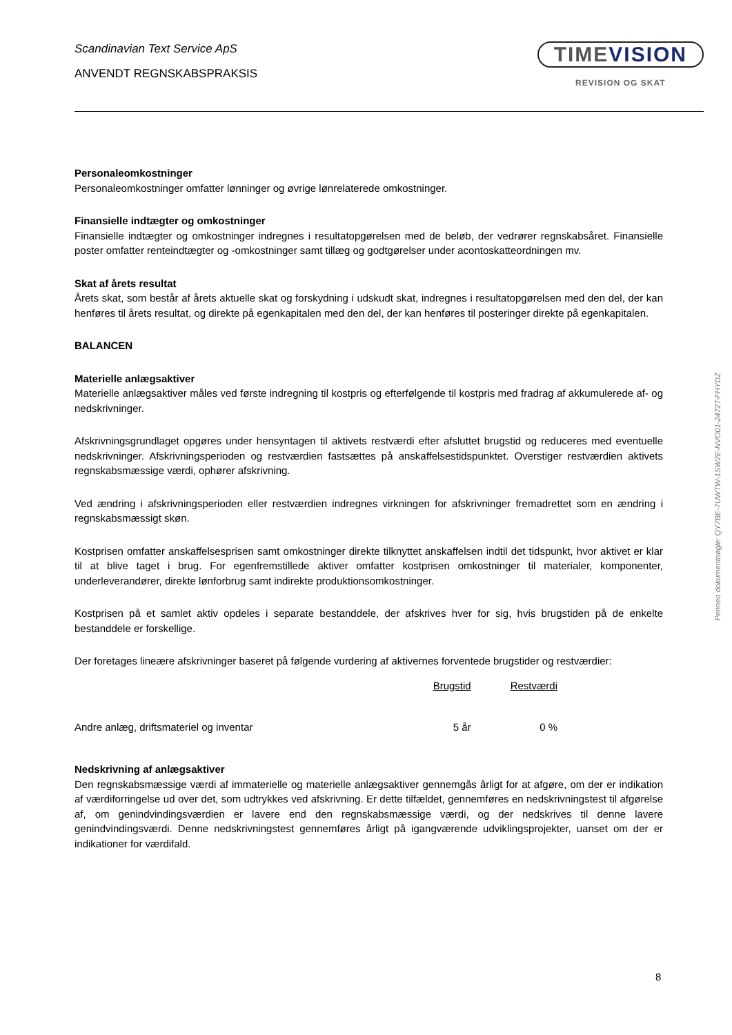Scandinavian Text Service ApS
ANVENDT REGNSKABSPRAKSIS
TIMEVISION
REVISION OG SKAT
Personaleomkostninger
Personaleomkostninger omfatter lønninger og øvrige lønrelaterede omkostninger.
Finansielle indtægter og omkostninger
Finansielle indtægter og omkostninger indregnes i resultatopgørelsen med de beløb, der vedrører regnskabsåret. Finansielle poster omfatter renteindtægter og -omkostninger samt tillæg og godtgørelser under acontoskatteordningen mv.
Skat af årets resultat
Årets skat, som består af årets aktuelle skat og forskydning i udskudt skat, indregnes i resultatopgørelsen med den del, der kan henføres til årets resultat, og direkte på egenkapitalen med den del, der kan henføres til posteringer direkte på egenkapitalen.
BALANCEN
Materielle anlægsaktiver
Materielle anlægsaktiver måles ved første indregning til kostpris og efterfølgende til kostpris med fradrag af akkumulerede af- og nedskrivninger.
Afskrivningsgrundlaget opgøres under hensyntagen til aktivets restværdi efter afsluttet brugstid og reduceres med eventuelle nedskrivninger. Afskrivningsperioden og restværdien fastsættes på anskaffelsestidspunktet. Overstiger restværdien aktivets regnskabsmæssige værdi, ophører afskrivning.
Ved ændring i afskrivningsperioden eller restværdien indregnes virkningen for afskrivninger fremadrettet som en ændring i regnskabsmæssigt skøn.
Kostprisen omfatter anskaffelsesprisen samt omkostninger direkte tilknyttet anskaffelsen indtil det tidspunkt, hvor aktivet er klar til at blive taget i brug. For egenfremstillede aktiver omfatter kostprisen omkostninger til materialer, komponenter, underleverandører, direkte lønforbrug samt indirekte produktionsomkostninger.
Kostprisen på et samlet aktiv opdeles i separate bestanddele, der afskrives hver for sig, hvis brugstiden på de enkelte bestanddele er forskellige.
Der foretages lineære afskrivninger baseret på følgende vurdering af aktivernes forventede brugstider og restværdier:
| | Brugstid | Restværdi |
| --- | --- | --- |
| Andre anlæg, driftsmateriel og inventar | 5 år | 0 % |
Nedskrivning af anlægsaktiver
Den regnskabsmæssige værdi af immaterielle og materielle anlægsaktiver gennemgås årligt for at afgøre, om der er indikation af værdiforringelse ud over det, som udtrykkes ved afskrivning. Er dette tilfældet, gennemføres en nedskrivningstest til afgørelse af, om genindvindingsværdien er lavere end den regnskabsmæssige værdi, og der nedskrives til denne lavere genindvindingsværdi. Denne nedskrivningstest gennemføres årligt på igangværende udviklingsprojekter, uanset om der er indikationer for værdifald.
Penneo dokumentnøgle: QY7BE-7UWTW-1SW2E-NVO01-2472T-FHYDZ
8